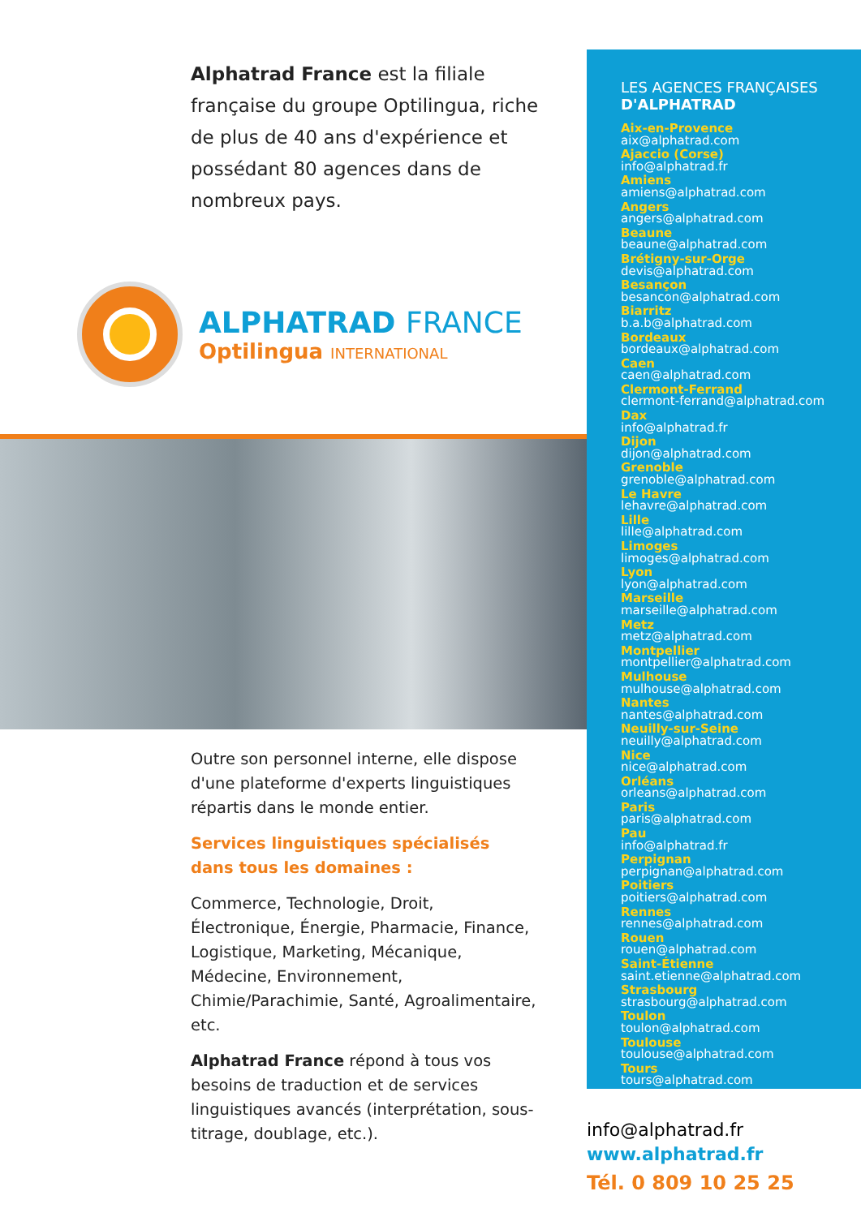Alphatrad France est la filiale française du groupe Optilingua, riche de plus de 40 ans d'expérience et possédant 80 agences dans de nombreux pays.
ALPHATRAD FRANCE
Optilingua INTERNATIONAL
Outre son personnel interne, elle dispose d'une plateforme d'experts linguistiques répartis dans le monde entier.
Services linguistiques spécialisés
dans tous les domaines :
Commerce, Technologie, Droit, Électronique, Énergie, Pharmacie, Finance, Logistique, Marketing, Mécanique, Médecine, Environnement, Chimie/Parachimie, Santé, Agroalimentaire, etc.
Alphatrad France répond à tous vos besoins de traduction et de services linguistiques avancés (interprétation, sous-titrage, doublage, etc.).
LES AGENCES FRANÇAISES
D'ALPHATRAD
Aix-en-Provence
aix@alphatrad.com
Ajaccio (Corse)
info@alphatrad.fr
Amiens
amiens@alphatrad.com
Angers
angers@alphatrad.com
Beaune
beaune@alphatrad.com
Brétigny-sur-Orge
devis@alphatrad.com
Besançon
besancon@alphatrad.com
Biarritz
b.a.b@alphatrad.com
Bordeaux
bordeaux@alphatrad.com
Caen
caen@alphatrad.com
Clermont-Ferrand
clermont-ferrand@alphatrad.com
Dax
info@alphatrad.fr
Dijon
dijon@alphatrad.com
Grenoble
grenoble@alphatrad.com
Le Havre
lehavre@alphatrad.com
Lille
lille@alphatrad.com
Limoges
limoges@alphatrad.com
Lyon
lyon@alphatrad.com
Marseille
marseille@alphatrad.com
Metz
metz@alphatrad.com
Montpellier
montpellier@alphatrad.com
Mulhouse
mulhouse@alphatrad.com
Nantes
nantes@alphatrad.com
Neuilly-sur-Seine
neuilly@alphatrad.com
Nice
nice@alphatrad.com
Orléans
orleans@alphatrad.com
Paris
paris@alphatrad.com
Pau
info@alphatrad.fr
Perpignan
perpignan@alphatrad.com
Poitiers
poitiers@alphatrad.com
Rennes
rennes@alphatrad.com
Rouen
rouen@alphatrad.com
Saint-Étienne
saint.etienne@alphatrad.com
Strasbourg
strasbourg@alphatrad.com
Toulon
toulon@alphatrad.com
Toulouse
toulouse@alphatrad.com
Tours
tours@alphatrad.com
info@alphatrad.fr
www.alphatrad.fr
Tél. 0 809 10 25 25